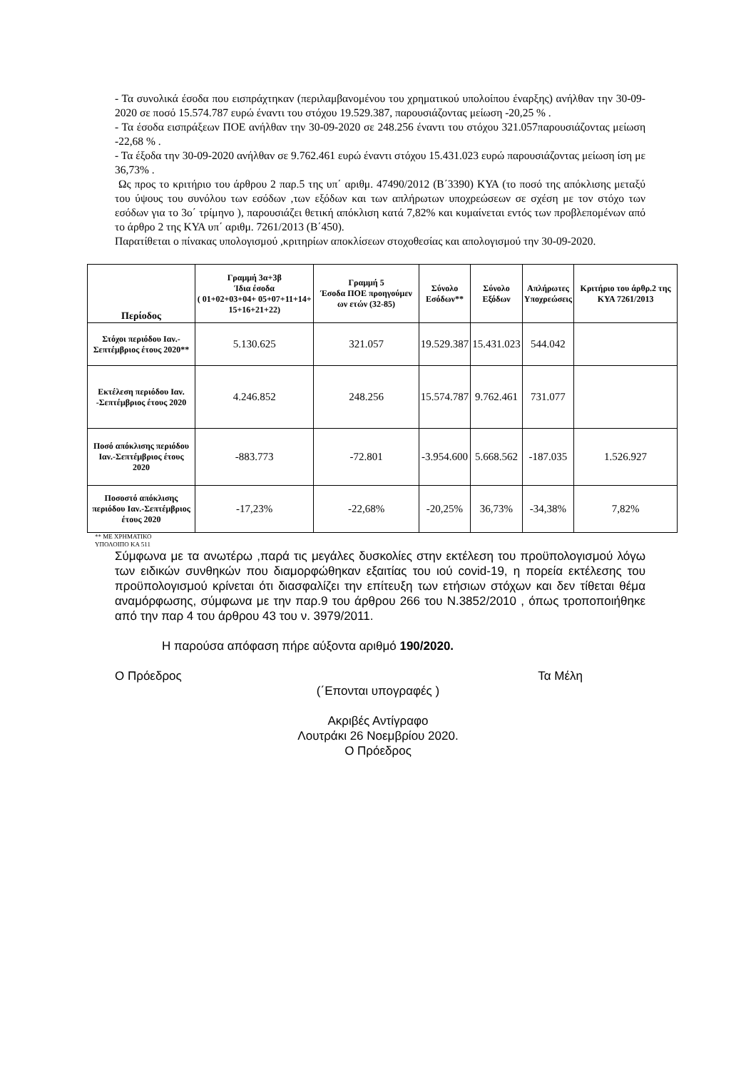- Τα συνολικά έσοδα που εισπράχτηκαν (περιλαμβανομένου του χρηματικού υπολοίπου έναρξης) ανήλθαν την 30-09-2020 σε ποσό 15.574.787 ευρώ έναντι του στόχου 19.529.387, παρουσιάζοντας μείωση -20,25 % .
- Τα έσοδα εισπράξεων ΠΟΕ ανήλθαν την 30-09-2020 σε 248.256 έναντι του στόχου 321.057παρουσιάζοντας μείωση -22,68 % .
- Τα έξοδα την 30-09-2020 ανήλθαν σε 9.762.461 ευρώ έναντι στόχου 15.431.023 ευρώ παρουσιάζοντας μείωση ίση με 36,73% .
Ως προς το κριτήριο του άρθρου 2 παρ.5 της υπ΄ αριθμ. 47490/2012 (Β΄3390) ΚΥΑ (το ποσό της απόκλισης μεταξύ του ύψους του συνόλου των εσόδων ,των εξόδων και των απλήρωτων υποχρεώσεων σε σχέση με τον στόχο των εσόδων για το 3ο΄ τρίμηνο ), παρουσιάζει θετική απόκλιση κατά 7,82% και κυμαίνεται εντός των προβλεπομένων από το άρθρο 2 της ΚΥΑ υπ΄ αριθμ. 7261/2013 (Β΄450).
Παρατίθεται ο πίνακας υπολογισμού ,κριτηρίων αποκλίσεων στοχοθεσίας και απολογισμού την 30-09-2020.
| Περίοδος | Γραμμή 3α+3β Ίδια έσοδα ( 01+02+03+04+ 05+07+11+14+ 15+16+21+22) | Γραμμή 5 Έσοδα ΠΟΕ προηγούμεν ων ετών (32-85) | Σύνολο Εσόδων** | Σύνολο Εξόδων | Απλήρωτες Υποχρεώσεις | Κριτήριο του άρθρ.2 της ΚΥΑ 7261/2013 |
| --- | --- | --- | --- | --- | --- | --- |
| Στόχοι περιόδου Ιαν.-Σεπτέμβριος έτους 2020** | 5.130.625 | 321.057 | 19.529.387 | 15.431.023 | 544.042 | |
| Εκτέλεση περιόδου Ιαν. -Σεπτέμβριος έτους 2020 | 4.246.852 | 248.256 | 15.574.787 | 9.762.461 | 731.077 | |
| Ποσό απόκλισης περιόδου Ιαν.-Σεπτέμβριος έτους 2020 | -883.773 | -72.801 | -3.954.600 | 5.668.562 | -187.035 | 1.526.927 |
| Ποσοστό απόκλισης περιόδου Ιαν.-Σεπτέμβριος έτους 2020 | -17,23% | -22,68% | -20,25% | 36,73% | -34,38% | 7,82% |
** ΜΕ ΧΡΗΜΑΤΙΚΟ
ΥΠΟΛΟΙΠΟ ΚΑ 511
Σύμφωνα με τα ανωτέρω ,παρά τις μεγάλες δυσκολίες στην εκτέλεση του προϋπολογισμού λόγω των ειδικών συνθηκών που διαμορφώθηκαν εξαιτίας του ιού covid-19, η πορεία εκτέλεσης του προϋπολογισμού κρίνεται ότι διασφαλίζει την επίτευξη των ετήσιων στόχων και δεν τίθεται θέμα αναμόρφωσης, σύμφωνα με την παρ.9 του άρθρου 266 του Ν.3852/2010 , όπως τροποποιήθηκε από την παρ 4 του άρθρου 43 του ν. 3979/2011.
Η παρούσα απόφαση πήρε αύξοντα αριθμό 190/2020.
Ο Πρόεδρος Τα Μέλη
(΄Επονται υπογραφές )
Ακριβές Αντίγραφο
Λουτράκι 26 Νοεμβρίου 2020.
Ο Πρόεδρος